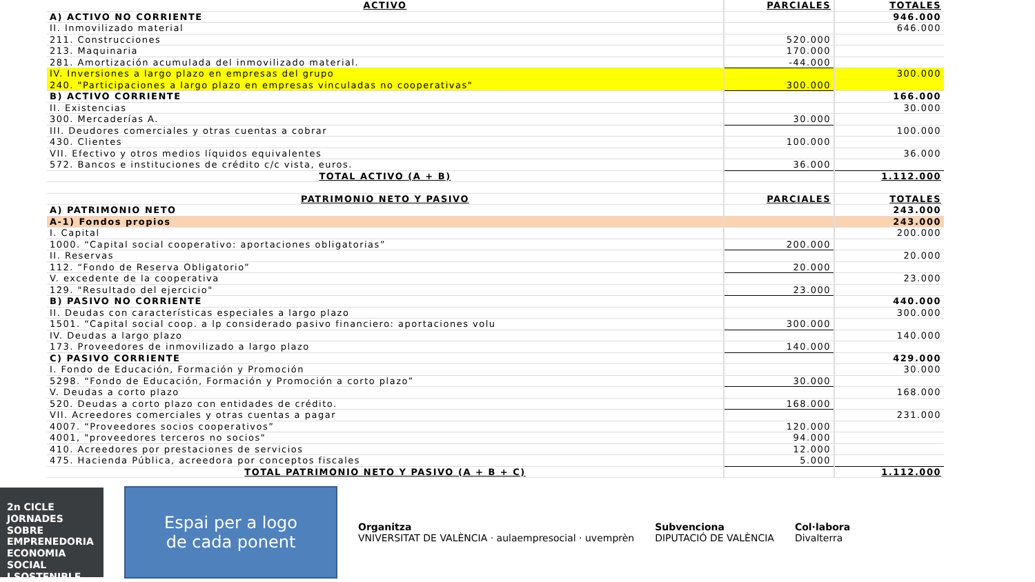| ACTIVO | PARCIALES | TOTALES |
| --- | --- | --- |
| A) ACTIVO NO CORRIENTE | | 946.000 |
| II. Inmovilizado material | | 646.000 |
| 211. Construcciones | 520.000 | |
| 213. Maquinaria | 170.000 | |
| 281. Amortización acumulada del inmovilizado material. | -44.000 | |
| IV. Inversiones a largo plazo en empresas del grupo | | 300.000 |
| 240. "Participaciones a largo plazo en empresas vinculadas no cooperativas" | 300.000 | |
| B) ACTIVO CORRIENTE | | 166.000 |
| II. Existencias | | 30.000 |
| 300. Mercaderías A. | 30.000 | |
| III. Deudores comerciales y otras cuentas a cobrar | | 100.000 |
| 430. Clientes | 100.000 | |
| VII. Efectivo y otros medios líquidos equivalentes | | 36.000 |
| 572. Bancos e instituciones de crédito c/c vista, euros. | 36.000 | |
| TOTAL ACTIVO (A + B) | | 1.112.000 |
| PATRIMONIO NETO Y PASIVO | PARCIALES | TOTALES |
| A) PATRIMONIO NETO | | 243.000 |
| A-1) Fondos propios | | 243.000 |
| I. Capital | | 200.000 |
| 1000. “Capital social cooperativo: aportaciones obligatorias” | 200.000 | |
| II. Reservas | | 20.000 |
| 112. “Fondo de Reserva Obligatorio” | 20.000 | |
| V. excedente de la cooperativa | | 23.000 |
| 129. "Resultado del ejercicio" | 23.000 | |
| B) PASIVO NO CORRIENTE | | 440.000 |
| II. Deudas con características especiales a largo plazo | | 300.000 |
| 1501. “Capital social coop. a lp considerado pasivo financiero: aportaciones volu | 300.000 | |
| IV. Deudas a largo plazo | | 140.000 |
| 173. Proveedores de inmovilizado a largo plazo | 140.000 | |
| C) PASIVO CORRIENTE | | 429.000 |
| I. Fondo de Educación, Formación y Promoción | | 30.000 |
| 5298. “Fondo de Educación, Formación y Promoción a corto plazo” | 30.000 | |
| V. Deudas a corto plazo | | 168.000 |
| 520. Deudas a corto plazo con entidades de crédito. | 168.000 | |
| VII. Acreedores comerciales y otras cuentas a pagar | | 231.000 |
| 4007. “Proveedores socios cooperativos” | 120.000 | |
| 4001, "proveedores terceros no socios" | 94.000 | |
| 410. Acreedores por prestaciones de servicios | 12.000 | |
| 475. Hacienda Pública, acreedora por conceptos fiscales | 5.000 | |
| TOTAL PATRIMONIO NETO Y PASIVO (A + B + C) | | 1.112.000 |
2n CICLE JORNADES SOBRE
EMPRENEDORIA
ECONOMIA SOCIAL
I SOSTENIBLE
Espai per a logo
de cada ponent
Organitza
VNIVERSITAT DE VALÈNCIA · aulaempresocial · uvemprèn
Subvenciona
DIPUTACIÓ DE VALÈNCIA
Col·labora
Divalterra